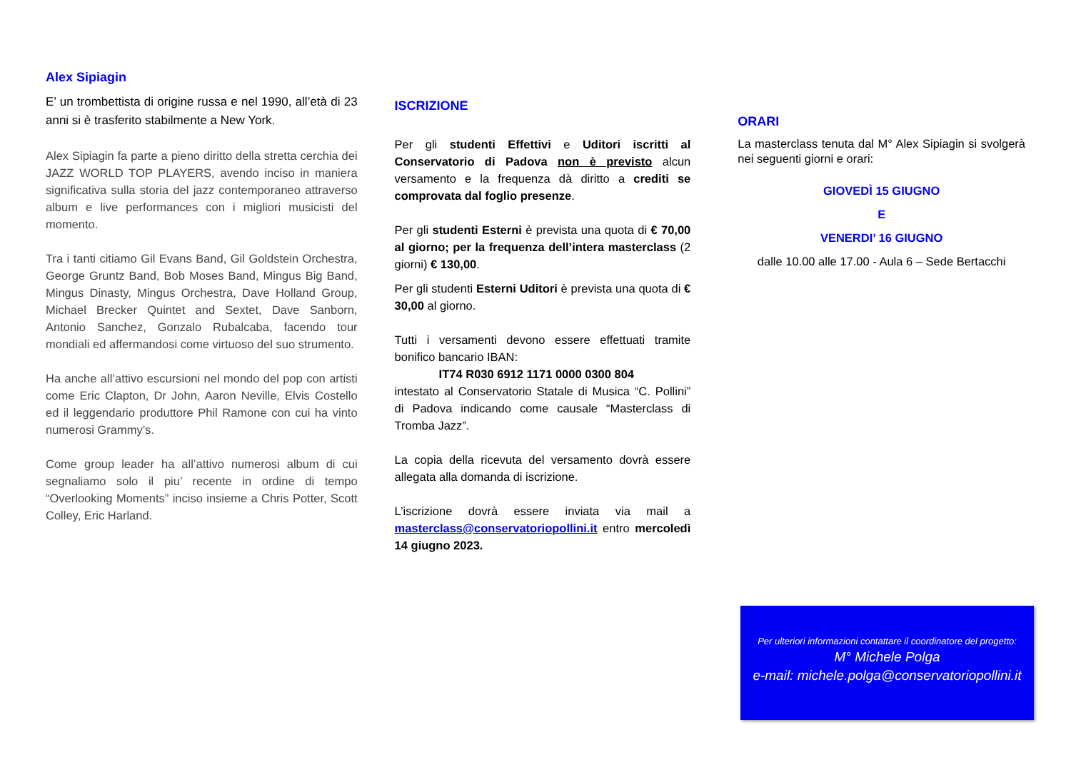Alex Sipiagin
E’ un trombettista di origine russa e nel 1990, all’età di 23 anni si è trasferito stabilmente a New York.
Alex Sipiagin fa parte a pieno diritto della stretta cerchia dei JAZZ WORLD TOP PLAYERS, avendo inciso in maniera significativa sulla storia del jazz contemporaneo attraverso album e live performances con i migliori musicisti del momento.
Tra i tanti citiamo Gil Evans Band, Gil Goldstein Orchestra, George Gruntz Band, Bob Moses Band, Mingus Big Band, Mingus Dinasty, Mingus Orchestra, Dave Holland Group, Michael Brecker Quintet and Sextet, Dave Sanborn, Antonio Sanchez, Gonzalo Rubalcaba, facendo tour mondiali ed affermandosi come virtuoso del suo strumento.
Ha anche all’attivo escursioni nel mondo del pop con artisti come Eric Clapton, Dr John, Aaron Neville, Elvis Costello ed il leggendario produttore Phil Ramone con cui ha vinto numerosi Grammy’s.
Come group leader ha all’attivo numerosi album di cui segnaliamo solo il piu’ recente in ordine di tempo “Overlooking Moments” inciso insieme a Chris Potter, Scott Colley, Eric Harland.
ISCRIZIONE
Per gli studenti Effettivi e Uditori iscritti al Conservatorio di Padova non è previsto alcun versamento e la frequenza dà diritto a crediti se comprovata dal foglio presenze.
Per gli studenti Esterni è prevista una quota di € 70,00 al giorno; per la frequenza dell’intera masterclass (2 giorni) € 130,00.
Per gli studenti Esterni Uditori è prevista una quota di € 30,00 al giorno.
Tutti i versamenti devono essere effettuati tramite bonifico bancario IBAN:
IT74 R030 6912 1171 0000 0300 804
intestato al Conservatorio Statale di Musica “C. Pollini” di Padova indicando come causale “Masterclass di Tromba Jazz”.
La copia della ricevuta del versamento dovrà essere allegata alla domanda di iscrizione.
L’iscrizione dovrà essere inviata via mail a masterclass@conservatoriopollini.it entro mercoledì 14 giugno 2023.
ORARI
La masterclass tenuta dal M° Alex Sipiagin si svolgerà nei seguenti giorni e orari:
GIOVEDÌ 15 GIUGNO
E
VENERDI’ 16 GIUGNO
dalle 10.00 alle 17.00 - Aula 6 – Sede Bertacchi
Per ulteriori informazioni contattare il coordinatore del progetto:
M° Michele Polga
e-mail: michele.polga@conservatoriopollini.it